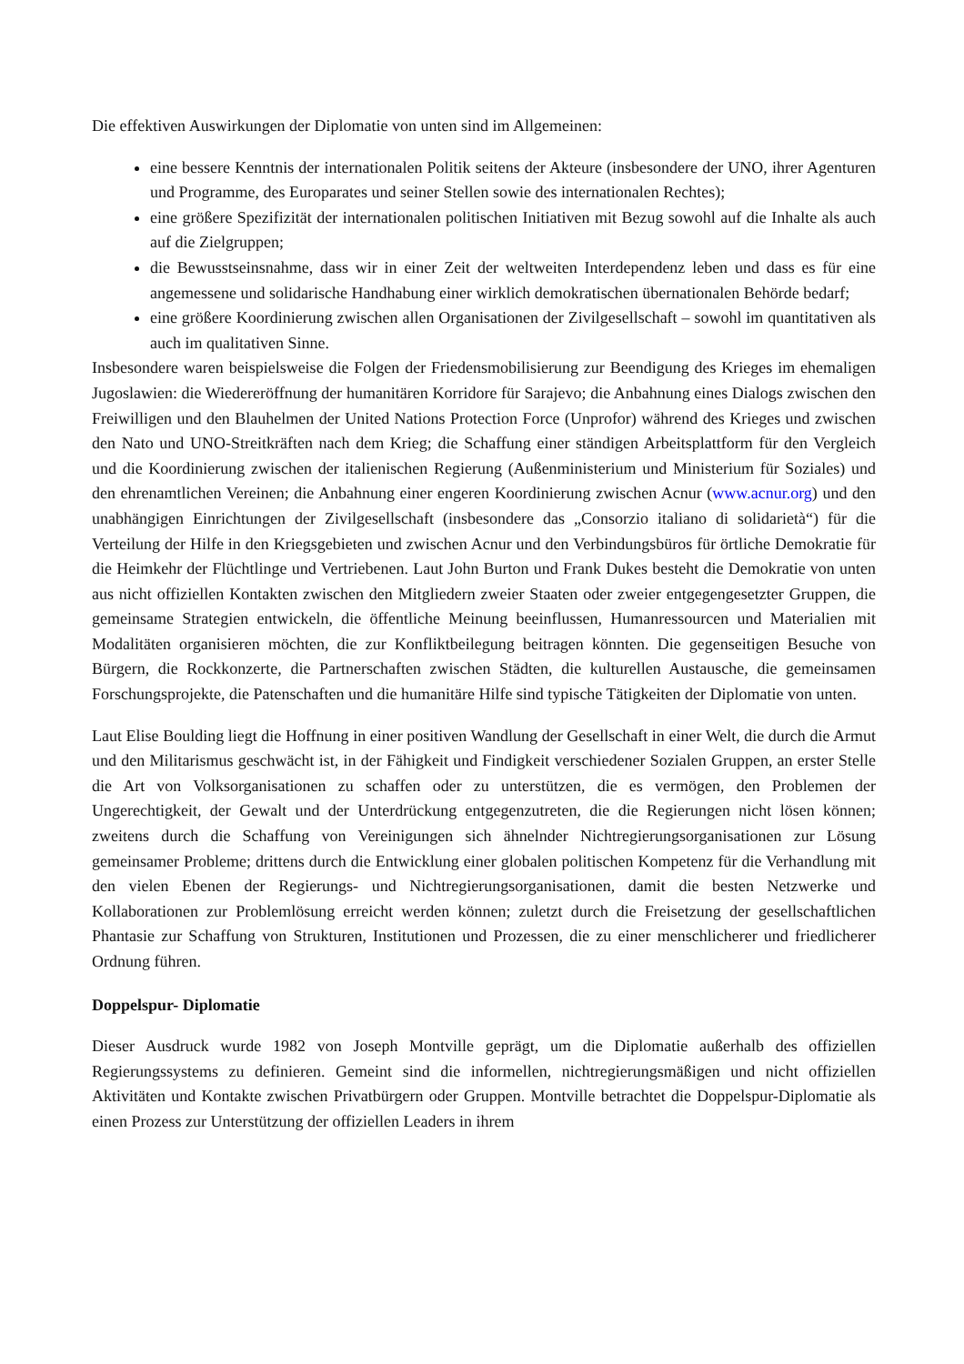Die effektiven Auswirkungen der Diplomatie von unten sind im Allgemeinen:
eine bessere Kenntnis der internationalen Politik seitens der Akteure (insbesondere der UNO, ihrer Agenturen und Programme, des Europarates und seiner Stellen sowie des internationalen Rechtes);
eine größere Spezifizität der internationalen politischen Initiativen mit Bezug sowohl auf die Inhalte als auch auf die Zielgruppen;
die Bewusstseinsnahme, dass wir in einer Zeit der weltweiten Interdependenz leben und dass es für eine angemessene und solidarische Handhabung einer wirklich demokratischen übernationalen Behörde bedarf;
eine größere Koordinierung zwischen allen Organisationen der Zivilgesellschaft – sowohl im quantitativen als auch im qualitativen Sinne.
Insbesondere waren beispielsweise die Folgen der Friedensmobilisierung zur Beendigung des Krieges im ehemaligen Jugoslawien: die Wiedereröffnung der humanitären Korridore für Sarajevo; die Anbahnung eines Dialogs zwischen den Freiwilligen und den Blauhelmen der United Nations Protection Force (Unprofor) während des Krieges und zwischen den Nato und UNO-Streitkräften nach dem Krieg; die Schaffung einer ständigen Arbeitsplattform für den Vergleich und die Koordinierung zwischen der italienischen Regierung (Außenministerium und Ministerium für Soziales) und den ehrenamtlichen Vereinen; die Anbahnung einer engeren Koordinierung zwischen Acnur (www.acnur.org) und den unabhängigen Einrichtungen der Zivilgesellschaft (insbesondere das „Consorzio italiano di solidarietà“) für die Verteilung der Hilfe in den Kriegsgebieten und zwischen Acnur und den Verbindungsbüros für örtliche Demokratie für die Heimkehr der Flüchtlinge und Vertriebenen. Laut John Burton und Frank Dukes besteht die Demokratie von unten aus nicht offiziellen Kontakten zwischen den Mitgliedern zweier Staaten oder zweier entgegengesetzter Gruppen, die gemeinsame Strategien entwickeln, die öffentliche Meinung beeinflussen, Humanressourcen und Materialien mit Modalitäten organisieren möchten, die zur Konfliktbeilegung beitragen könnten. Die gegenseitigen Besuche von Bürgern, die Rockkonzerte, die Partnerschaften zwischen Städten, die kulturellen Austausche, die gemeinsamen Forschungsprojekte, die Patenschaften und die humanitäre Hilfe sind typische Tätigkeiten der Diplomatie von unten.
Laut Elise Boulding liegt die Hoffnung in einer positiven Wandlung der Gesellschaft in einer Welt, die durch die Armut und den Militarismus geschwächt ist, in der Fähigkeit und Findigkeit verschiedener Sozialen Gruppen, an erster Stelle die Art von Volksorganisationen zu schaffen oder zu unterstützen, die es vermögen, den Problemen der Ungerechtigkeit, der Gewalt und der Unterdrückung entgegenzutreten, die die Regierungen nicht lösen können; zweitens durch die Schaffung von Vereinigungen sich ähnelnder Nichtregierungsorganisationen zur Lösung gemeinsamer Probleme; drittens durch die Entwicklung einer globalen politischen Kompetenz für die Verhandlung mit den vielen Ebenen der Regierungs- und Nichtregierungsorganisationen, damit die besten Netzwerke und Kollaborationen zur Problemlösung erreicht werden können; zuletzt durch die Freisetzung der gesellschaftlichen Phantasie zur Schaffung von Strukturen, Institutionen und Prozessen, die zu einer menschlicherer und friedlicherer Ordnung führen.
Doppelspur- Diplomatie
Dieser Ausdruck wurde 1982 von Joseph Montville geprägt, um die Diplomatie außerhalb des offiziellen Regierungssystems zu definieren. Gemeint sind die informellen, nichtregierungsmäßigen und nicht offiziellen Aktivitäten und Kontakte zwischen Privatbürgern oder Gruppen. Montville betrachtet die Doppelspur-Diplomatie als einen Prozess zur Unterstützung der offiziellen Leaders in ihrem